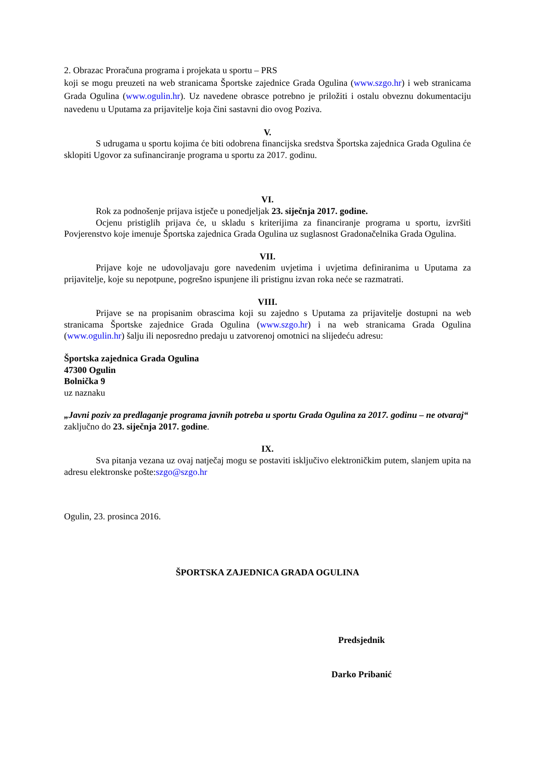2. Obrazac Proračuna programa i projekata u sportu – PRS
koji se mogu preuzeti na web stranicama Športske zajednice Grada Ogulina (www.szgo.hr) i web stranicama Grada Ogulina (www.ogulin.hr). Uz navedene obrasce potrebno je priložiti i ostalu obveznu dokumentaciju navedenu u Uputama za prijavitelje koja čini sastavni dio ovog Poziva.
V.
S udrugama u sportu kojima će biti odobrena financijska sredstva Športska zajednica Grada Ogulina će sklopiti Ugovor za sufinanciranje programa u sportu za 2017. godinu.
VI.
Rok za podnošenje prijava istječe u ponedjeljak 23. siječnja 2017. godine.
Ocjenu pristiglih prijava će, u skladu s kriterijima za financiranje programa u sportu, izvršiti Povjerenstvo koje imenuje Športska zajednica Grada Ogulina uz suglasnost Gradonačelnika Grada Ogulina.
VII.
Prijave koje ne udovoljavaju gore navedenim uvjetima i uvjetima definiranima u Uputama za prijavitelje, koje su nepotpune, pogrešno ispunjene ili pristignu izvan roka neće se razmatrati.
VIII.
Prijave se na propisanim obrascima koji su zajedno s Uputama za prijavitelje dostupni na web stranicama Športske zajednice Grada Ogulina (www.szgo.hr) i na web stranicama Grada Ogulina (www.ogulin.hr) šalju ili neposredno predaju u zatvorenoj omotnici na slijedeću adresu:
Športska zajednica Grada Ogulina
47300 Ogulin
Bolnička 9
uz naznaku
„Javni poziv za predlaganje programa javnih potreba u sportu Grada Ogulina za 2017. godinu – ne otvaraj“
zaključno do 23. siječnja 2017. godine.
IX.
Sva pitanja vezana uz ovaj natječaj mogu se postaviti isključivo elektroničkim putem, slanjem upita na adresu elektronske pošte:szgo@szgo.hr
Ogulin, 23. prosinca 2016.
ŠPORTSKA ZAJEDNICA GRADA OGULINA
Predsjednik
Darko Pribanić